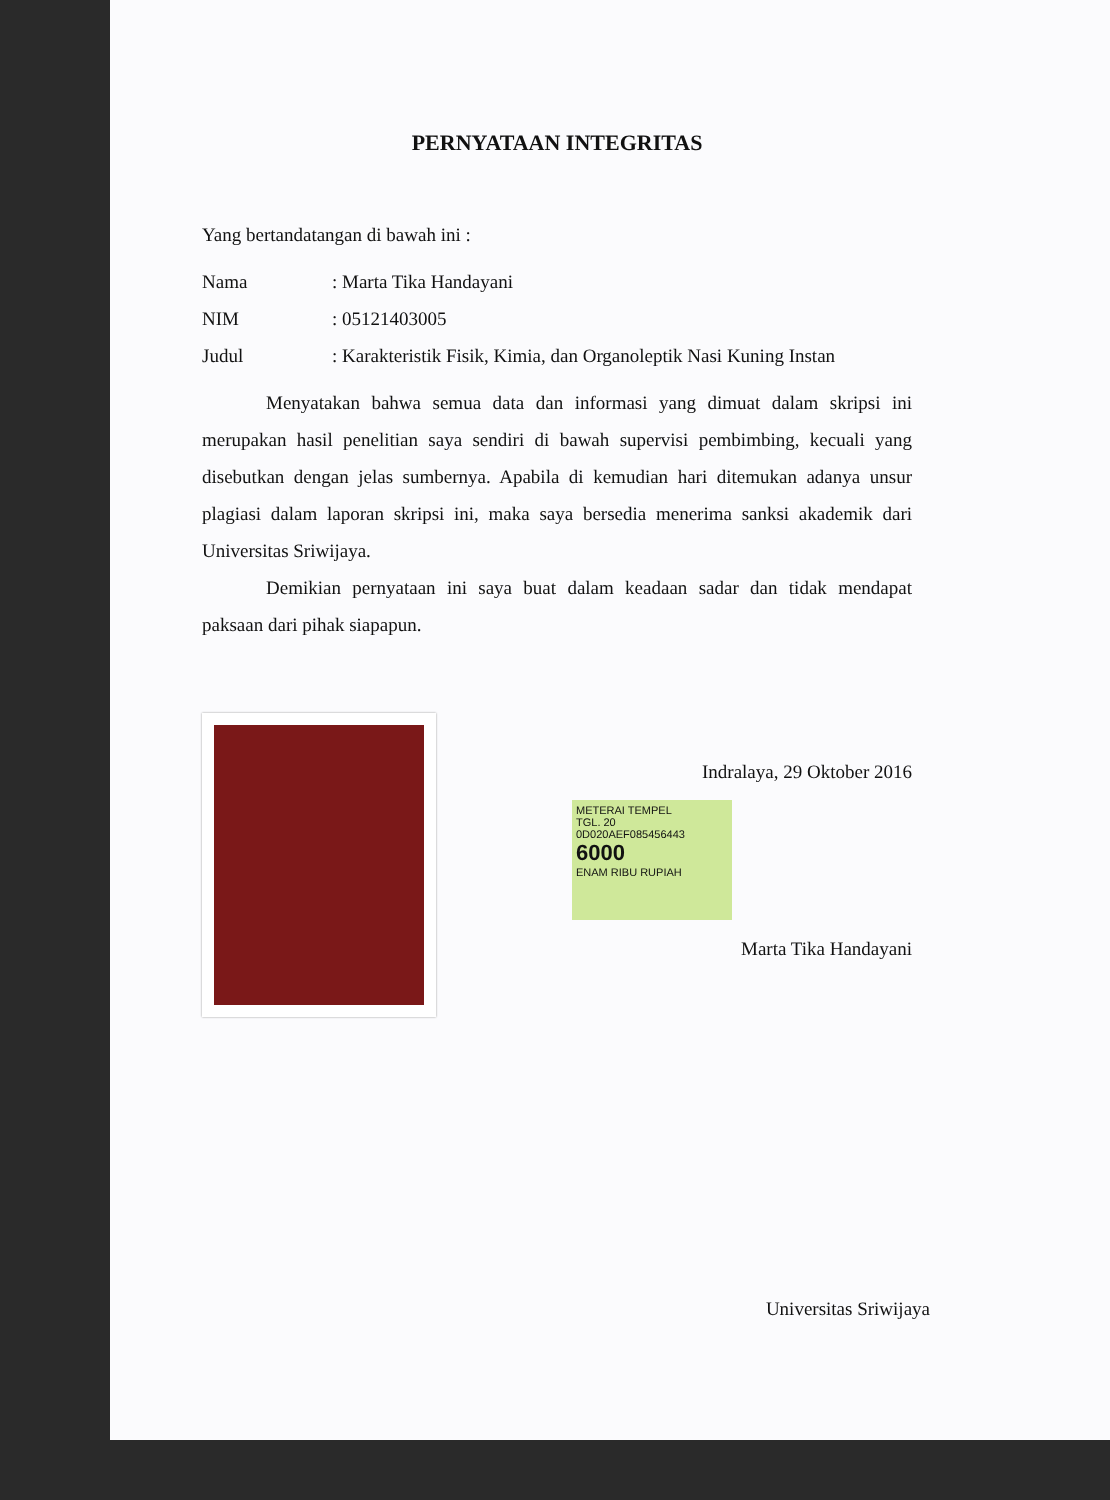PERNYATAAN INTEGRITAS
Yang bertandatangan di bawah ini :
Nama: Marta Tika Handayani
NIM: 05121403005
Judul: Karakteristik Fisik, Kimia, dan Organoleptik Nasi Kuning Instan
Menyatakan bahwa semua data dan informasi yang dimuat dalam skripsi ini merupakan hasil penelitian saya sendiri di bawah supervisi pembimbing, kecuali yang disebutkan dengan jelas sumbernya. Apabila di kemudian hari ditemukan adanya unsur plagiasi dalam laporan skripsi ini, maka saya bersedia menerima sanksi akademik dari Universitas Sriwijaya.
Demikian pernyataan ini saya buat dalam keadaan sadar dan tidak mendapat paksaan dari pihak siapapun.
Indralaya, 29 Oktober 2016
METERAI TEMPEL
TGL. 20
0D020AEF085456443
6000
ENAM RIBU RUPIAH
Marta Tika Handayani
Universitas Sriwijaya